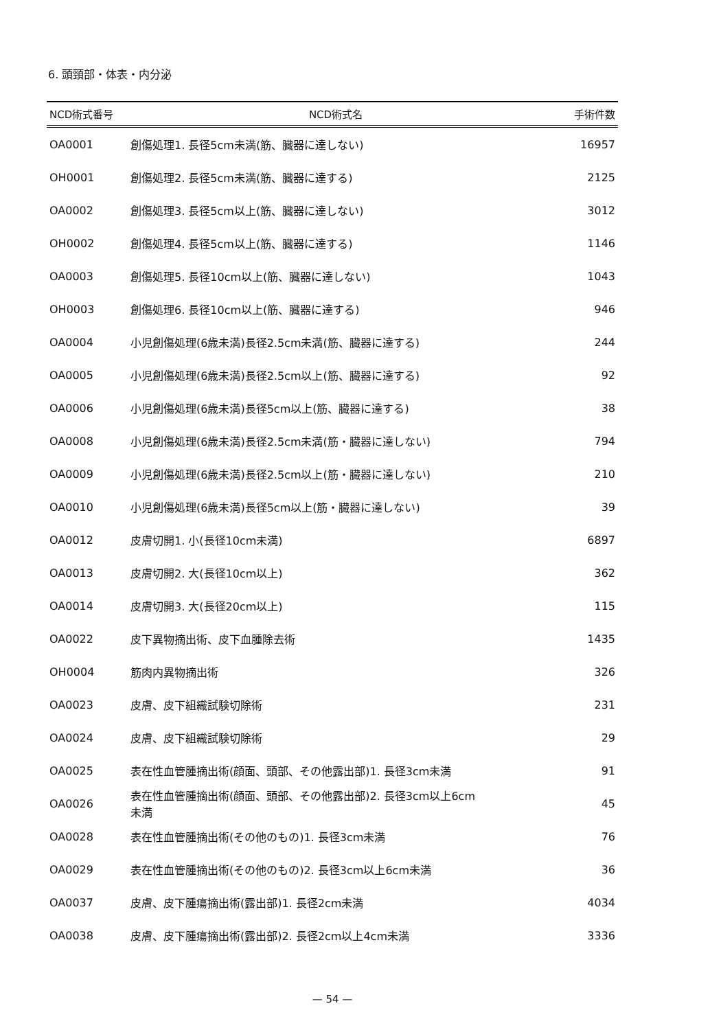6. 頭頸部・体表・内分泌
| NCD術式番号 | NCD術式名 | 手術件数 |
| --- | --- | --- |
| OA0001 | 創傷処理1. 長径5cm未満(筋、臓器に達しない) | 16957 |
| OH0001 | 創傷処理2. 長径5cm未満(筋、臓器に達する) | 2125 |
| OA0002 | 創傷処理3. 長径5cm以上(筋、臓器に達しない) | 3012 |
| OH0002 | 創傷処理4. 長径5cm以上(筋、臓器に達する) | 1146 |
| OA0003 | 創傷処理5. 長径10cm以上(筋、臓器に達しない) | 1043 |
| OH0003 | 創傷処理6. 長径10cm以上(筋、臓器に達する) | 946 |
| OA0004 | 小児創傷処理(6歳未満)長径2.5cm未満(筋、臓器に達する) | 244 |
| OA0005 | 小児創傷処理(6歳未満)長径2.5cm以上(筋、臓器に達する) | 92 |
| OA0006 | 小児創傷処理(6歳未満)長径5cm以上(筋、臓器に達する) | 38 |
| OA0008 | 小児創傷処理(6歳未満)長径2.5cm未満(筋・臓器に達しない) | 794 |
| OA0009 | 小児創傷処理(6歳未満)長径2.5cm以上(筋・臓器に達しない) | 210 |
| OA0010 | 小児創傷処理(6歳未満)長径5cm以上(筋・臓器に達しない) | 39 |
| OA0012 | 皮膚切開1. 小(長径10cm未満) | 6897 |
| OA0013 | 皮膚切開2. 大(長径10cm以上) | 362 |
| OA0014 | 皮膚切開3. 大(長径20cm以上) | 115 |
| OA0022 | 皮下異物摘出術、皮下血腫除去術 | 1435 |
| OH0004 | 筋肉内異物摘出術 | 326 |
| OA0023 | 皮膚、皮下組織試験切除術 | 231 |
| OA0024 | 皮膚、皮下組織試験切除術 | 29 |
| OA0025 | 表在性血管腫摘出術(顔面、頭部、その他露出部)1. 長径3cm未満 | 91 |
| OA0026 | 表在性血管腫摘出術(顔面、頭部、その他露出部)2. 長径3cm以上6cm 未満 | 45 |
| OA0028 | 表在性血管腫摘出術(その他のもの)1. 長径3cm未満 | 76 |
| OA0029 | 表在性血管腫摘出術(その他のもの)2. 長径3cm以上6cm未満 | 36 |
| OA0037 | 皮膚、皮下腫瘍摘出術(露出部)1. 長径2cm未満 | 4034 |
| OA0038 | 皮膚、皮下腫瘍摘出術(露出部)2. 長径2cm以上4cm未満 | 3336 |
— 54 —